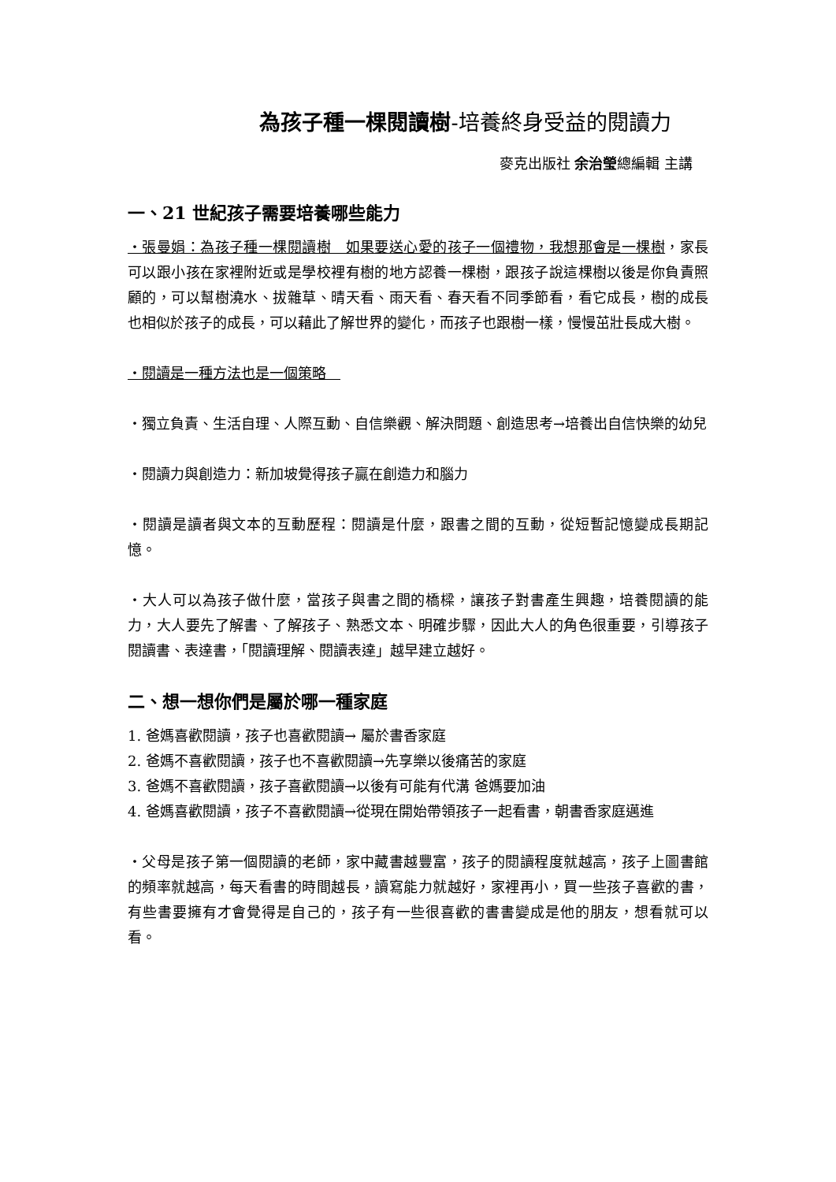為孩子種一棵閱讀樹-培養終身受益的閱讀力
麥克出版社 余治瑩總編輯 主講
一、21 世紀孩子需要培養哪些能力
・張曼娟：為孩子種一棵閱讀樹　如果要送心愛的孩子一個禮物，我想那會是一棵樹，家長可以跟小孩在家裡附近或是學校裡有樹的地方認養一棵樹，跟孩子說這棵樹以後是你負責照顧的，可以幫樹澆水、拔雜草、晴天看、雨天看、春天看不同季節看，看它成長，樹的成長也相似於孩子的成長，可以藉此了解世界的變化，而孩子也跟樹一樣，慢慢茁壯長成大樹。
・閱讀是一種方法也是一個策略　
・獨立負責、生活自理、人際互動、自信樂觀、解決問題、創造思考→培養出自信快樂的幼兒
・閱讀力與創造力：新加坡覺得孩子贏在創造力和腦力
・閱讀是讀者與文本的互動歷程：閱讀是什麼，跟書之間的互動，從短暫記憶變成長期記憶。
・大人可以為孩子做什麼，當孩子與書之間的橋樑，讓孩子對書產生興趣，培養閱讀的能力，大人要先了解書、了解孩子、熟悉文本、明確步驟，因此大人的角色很重要，引導孩子閱讀書、表達書，「閱讀理解、閱讀表達」越早建立越好。
二、想一想你們是屬於哪一種家庭
1. 爸媽喜歡閱讀，孩子也喜歡閱讀→ 屬於書香家庭
2. 爸媽不喜歡閱讀，孩子也不喜歡閱讀→先享樂以後痛苦的家庭
3. 爸媽不喜歡閱讀，孩子喜歡閱讀→以後有可能有代溝 爸媽要加油
4. 爸媽喜歡閱讀，孩子不喜歡閱讀→從現在開始帶領孩子一起看書，朝書香家庭邁進
・父母是孩子第一個閱讀的老師，家中藏書越豐富，孩子的閱讀程度就越高，孩子上圖書館的頻率就越高，每天看書的時間越長，讀寫能力就越好，家裡再小，買一些孩子喜歡的書，有些書要擁有才會覺得是自己的，孩子有一些很喜歡的書書變成是他的朋友，想看就可以看。